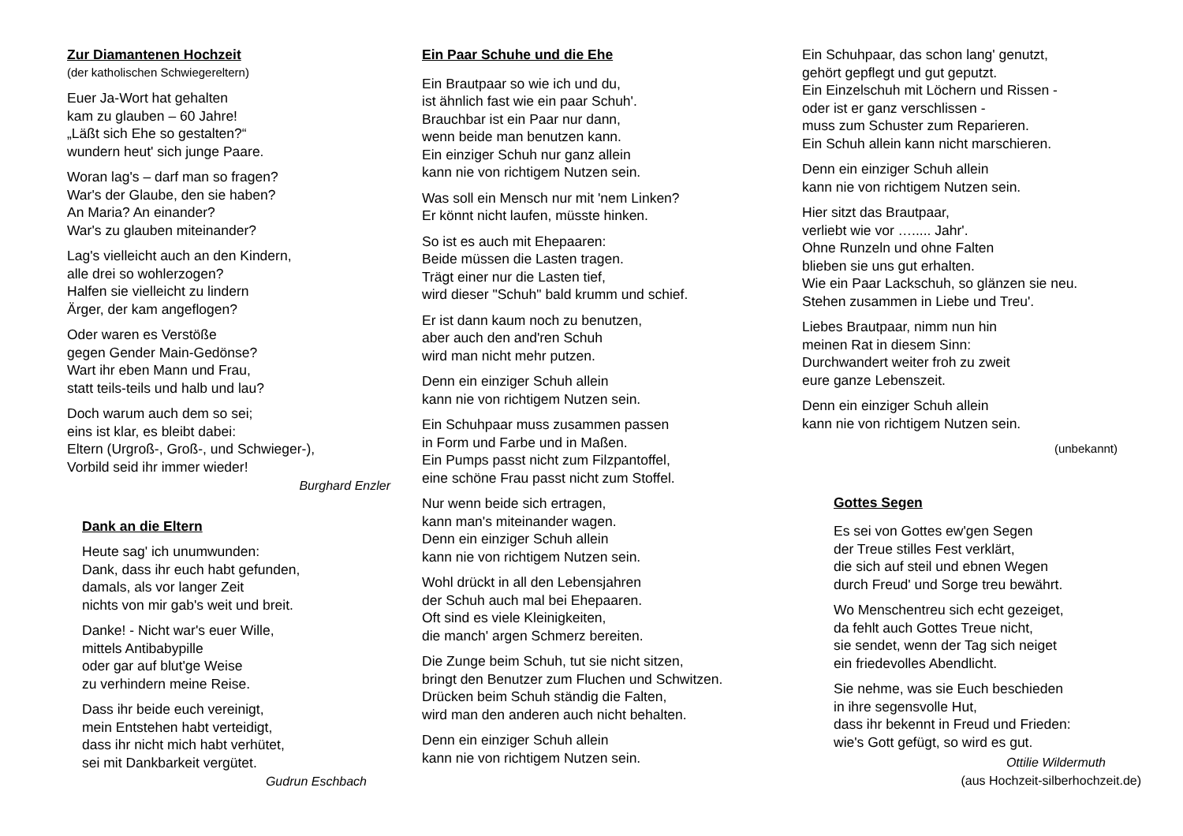Zur Diamantenen Hochzeit
(der katholischen Schwiegereltern)
Euer Ja-Wort hat gehalten
kam zu glauben – 60 Jahre!
„Läßt sich Ehe so gestalten?“
wundern heut' sich junge Paare.
Woran lag's – darf man so fragen?
War's der Glaube, den sie haben?
An Maria? An einander?
War's zu glauben miteinander?
Lag's vielleicht auch an den Kindern,
alle drei so wohlerzogen?
Halfen sie vielleicht zu lindern
Ärger, der kam angeflogen?
Oder waren es Verstöße
gegen Gender Main-Gedönse?
Wart ihr eben Mann und Frau,
statt teils-teils und halb und lau?
Doch warum auch dem so sei;
eins ist klar, es bleibt dabei:
Eltern (Urgroß-, Groß-, und Schwieger-),
Vorbild seid ihr immer wieder!
Burghard Enzler
Dank an die Eltern
Heute sag' ich unumwunden:
Dank, dass ihr euch habt gefunden,
damals, als vor langer Zeit
nichts von mir gab's weit und breit.
Danke! - Nicht war's euer Wille,
mittels Antibabypille
oder gar auf blut'ge Weise
zu verhindern meine Reise.
Dass ihr beide euch vereinigt,
mein Entstehen habt verteidigt,
dass ihr nicht mich habt verhütet,
sei mit Dankbarkeit vergütet.
Gudrun Eschbach
Ein Paar Schuhe und die Ehe
Ein Brautpaar so wie ich und du,
ist ähnlich fast wie ein paar Schuh'.
Brauchbar ist ein Paar nur dann,
wenn beide man benutzen kann.
Ein einziger Schuh nur ganz allein
kann nie von richtigem Nutzen sein.
Was soll ein Mensch nur mit 'nem Linken?
Er könnt nicht laufen, müsste hinken.
So ist es auch mit Ehepaaren:
Beide müssen die Lasten tragen.
Trägt einer nur die Lasten tief,
wird dieser "Schuh" bald krumm und schief.
Er ist dann kaum noch zu benutzen,
aber auch den and'ren Schuh
wird man nicht mehr putzen.
Denn ein einziger Schuh allein
kann nie von richtigem Nutzen sein.
Ein Schuhpaar muss zusammen passen
in Form und Farbe und in Maßen.
Ein Pumps passt nicht zum Filzpantoffel,
eine schöne Frau passt nicht zum Stoffel.
Nur wenn beide sich ertragen,
kann man's miteinander wagen.
Denn ein einziger Schuh allein
kann nie von richtigem Nutzen sein.
Wohl drückt in all den Lebensjahren
der Schuh auch mal bei Ehepaaren.
Oft sind es viele Kleinigkeiten,
die manch' argen Schmerz bereiten.
Die Zunge beim Schuh, tut sie nicht sitzen,
bringt den Benutzer zum Fluchen und Schwitzen.
Drücken beim Schuh ständig die Falten,
wird man den anderen auch nicht behalten.
Denn ein einziger Schuh allein
kann nie von richtigem Nutzen sein.
Ein Schuhpaar, das schon lang' genutzt,
gehört gepflegt und gut geputzt.
Ein Einzelschuh mit Löchern und Rissen -
oder ist er ganz verschlissen -
muss zum Schuster zum Reparieren.
Ein Schuh allein kann nicht marschieren.
Denn ein einziger Schuh allein
kann nie von richtigem Nutzen sein.
Hier sitzt das Brautpaar,
verliebt wie vor …..... Jahr'.
Ohne Runzeln und ohne Falten
blieben sie uns gut erhalten.
Wie ein Paar Lackschuh, so glänzen sie neu.
Stehen zusammen in Liebe und Treu'.
Liebes Brautpaar, nimm nun hin
meinen Rat in diesem Sinn:
Durchwandert weiter froh zu zweit
eure ganze Lebenszeit.
Denn ein einziger Schuh allein
kann nie von richtigem Nutzen sein.
(unbekannt)
Gottes Segen
Es sei von Gottes ew'gen Segen
der Treue stilles Fest verklärt,
die sich auf steil und ebnen Wegen
durch Freud' und Sorge treu bewährt.
Wo Menschentreu sich echt gezeiget,
da fehlt auch Gottes Treue nicht,
sie sendet, wenn der Tag sich neiget
ein friedevolles Abendlicht.
Sie nehme, was sie Euch beschieden
in ihre segensvolle Hut,
dass ihr bekennt in Freud und Frieden:
wie's Gott gefügt, so wird es gut.
Ottilie Wildermuth
(aus Hochzeit-silberhochzeit.de)